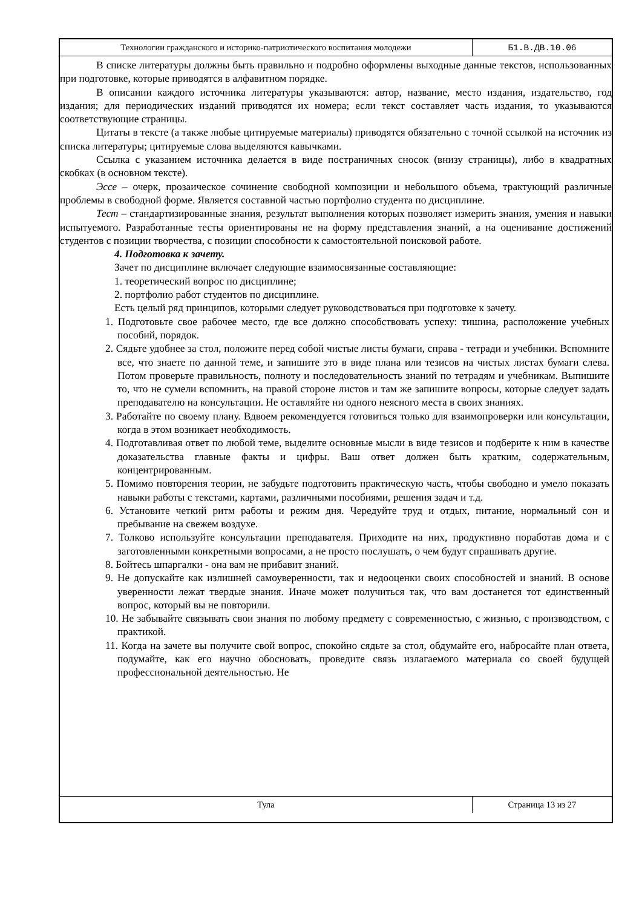Технологии гражданского и историко-патриотического воспитания молодежи
Б1.В.ДВ.10.06
В списке литературы должны быть правильно и подробно оформлены выходные данные текстов, использованных при подготовке, которые приводятся в алфавитном порядке.
В описании каждого источника литературы указываются: автор, название, место издания, издательство, год издания; для периодических изданий приводятся их номера; если текст составляет часть издания, то указываются соответствующие страницы.
Цитаты в тексте (а также любые цитируемые материалы) приводятся обязательно с точной ссылкой на источник из списка литературы; цитируемые слова выделяются кавычками.
Ссылка с указанием источника делается в виде постраничных сносок (внизу страницы), либо в квадратных скобках (в основном тексте).
Эссе – очерк, прозаическое сочинение свободной композиции и небольшого объема, трактующий различные проблемы в свободной форме. Является составной частью портфолио студента по дисциплине.
Тест – стандартизированные знания, результат выполнения которых позволяет измерить знания, умения и навыки испытуемого. Разработанные тесты ориентированы не на форму представления знаний, а на оценивание достижений студентов с позиции творчества, с позиции способности к самостоятельной поисковой работе.
4. Подготовка к зачету.
Зачет по дисциплине включает следующие взаимосвязанные составляющие:
1. теоретический вопрос по дисциплине;
2. портфолио работ студентов по дисциплине.
Есть целый ряд принципов, которыми следует руководствоваться при подготовке к зачету.
1. Подготовьте свое рабочее место, где все должно способствовать успеху: тишина, расположение учебных пособий, порядок.
2. Сядьте удобнее за стол, положите перед собой чистые листы бумаги, справа - тетради и учебники. Вспомните все, что знаете по данной теме, и запишите это в виде плана или тезисов на чистых листах бумаги слева. Потом проверьте правильность, полноту и последовательность знаний по тетрадям и учебникам. Выпишите то, что не сумели вспомнить, на правой стороне листов и там же запишите вопросы, которые следует задать преподавателю на консультации. Не оставляйте ни одного неясного места в своих знаниях.
3. Работайте по своему плану. Вдвоем рекомендуется готовиться только для взаимопроверки или консультации, когда в этом возникает необходимость.
4. Подготавливая ответ по любой теме, выделите основные мысли в виде тезисов и подберите к ним в качестве доказательства главные факты и цифры. Ваш ответ должен быть кратким, содержательным, концентрированным.
5. Помимо повторения теории, не забудьте подготовить практическую часть, чтобы свободно и умело показать навыки работы с текстами, картами, различными пособиями, решения задач и т.д.
6. Установите четкий ритм работы и режим дня. Чередуйте труд и отдых, питание, нормальный сон и пребывание на свежем воздухе.
7. Толково используйте консультации преподавателя. Приходите на них, продуктивно поработав дома и с заготовленными конкретными вопросами, а не просто послушать, о чем будут спрашивать другие.
8. Бойтесь шпаргалки - она вам не прибавит знаний.
9. Не допускайте как излишней самоуверенности, так и недооценки своих способностей и знаний. В основе уверенности лежат твердые знания. Иначе может получиться так, что вам достанется тот единственный вопрос, который вы не повторили.
10. Не забывайте связывать свои знания по любому предмету с современностью, с жизнью, с производством, с практикой.
11. Когда на зачете вы получите свой вопрос, спокойно сядьте за стол, обдумайте его, набросайте план ответа, подумайте, как его научно обосновать, проведите связь излагаемого материала со своей будущей профессиональной деятельностью. Не
Тула
Страница 13 из 27